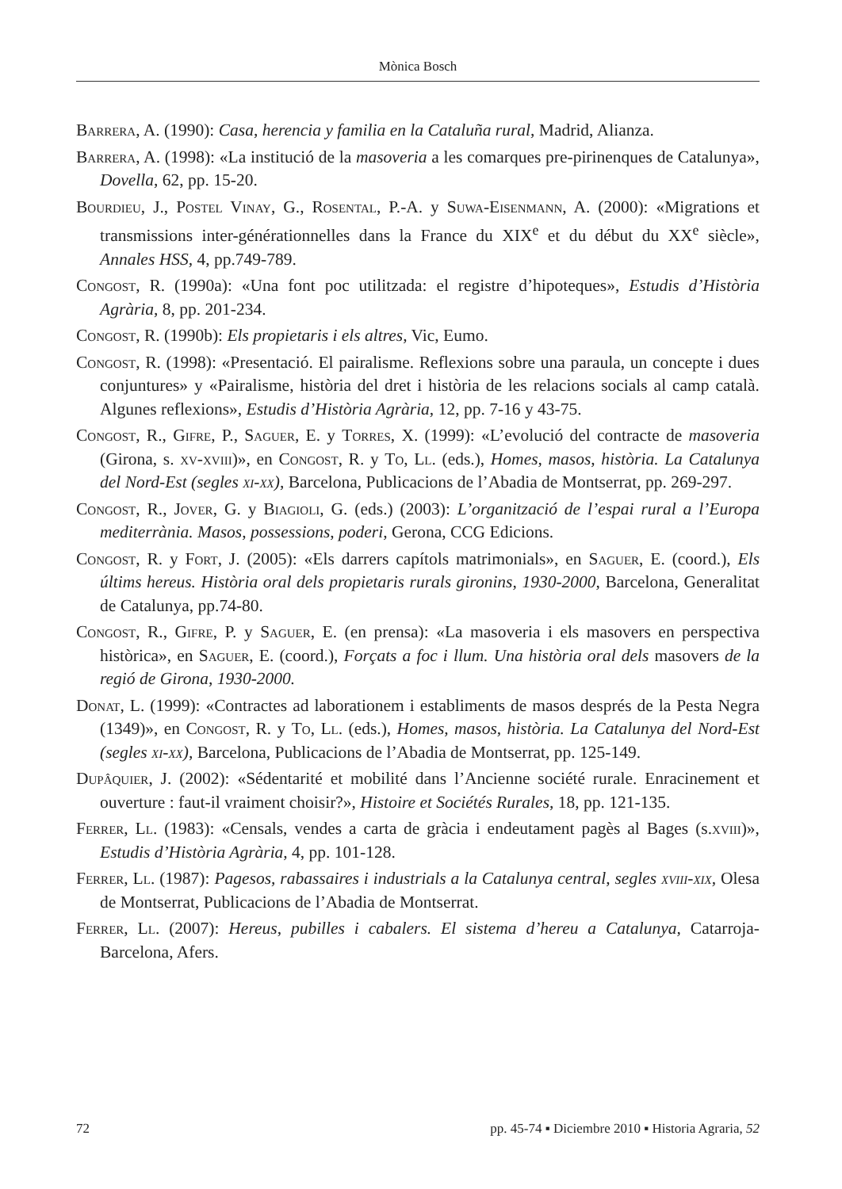Mònica Bosch
Barrera, A. (1990): Casa, herencia y familia en la Cataluña rural, Madrid, Alianza.
Barrera, A. (1998): «La institució de la masoveria a les comarques pre-pirinenques de Catalunya», Dovella, 62, pp. 15-20.
Bourdieu, J., Postel Vinay, G., Rosental, P.-A. y Suwa-Eisenmann, A. (2000): «Migrations et transmissions inter-générationnelles dans la France du XIX<sup>e</sup> et du début du XX<sup>e</sup> siècle», Annales HSS, 4, pp.749-789.
Congost, R. (1990a): «Una font poc utilitzada: el registre d’hipoteques», Estudis d’Història Agrària, 8, pp. 201-234.
Congost, R. (1990b): Els propietaris i els altres, Vic, Eumo.
Congost, R. (1998): «Presentació. El pairalisme. Reflexions sobre una paraula, un concepte i dues conjuntures» y «Pairalisme, història del dret i història de les relacions socials al camp català. Algunes reflexions», Estudis d’Història Agrària, 12, pp. 7-16 y 43-75.
Congost, R., Gifre, P., Saguer, E. y Torres, X. (1999): «L’evolució del contracte de masoveria (Girona, s. xv-xviii)», en Congost, R. y To, Ll. (eds.), Homes, masos, història. La Catalunya del Nord-Est (segles xi-xx), Barcelona, Publicacions de l’Abadia de Montserrat, pp. 269-297.
Congost, R., Jover, G. y Biagioli, G. (eds.) (2003): L’organització de l’espai rural a l’Europa mediterrània. Masos, possessions, poderi, Gerona, CCG Edicions.
Congost, R. y Fort, J. (2005): «Els darrers capítols matrimonials», en Saguer, E. (coord.), Els últims hereus. Història oral dels propietaris rurals gironins, 1930-2000, Barcelona, Generalitat de Catalunya, pp.74-80.
Congost, R., Gifre, P. y Saguer, E. (en prensa): «La masoveria i els masovers en perspectiva històrica», en Saguer, E. (coord.), Forçats a foc i llum. Una història oral dels masovers de la regió de Girona, 1930-2000.
Donat, L. (1999): «Contractes ad laborationem i establiments de masos després de la Pesta Negra (1349)», en Congost, R. y To, Ll. (eds.), Homes, masos, història. La Catalunya del Nord-Est (segles xi-xx), Barcelona, Publicacions de l’Abadia de Montserrat, pp. 125-149.
Dupâquier, J. (2002): «Sédentarité et mobilité dans l’Ancienne société rurale. Enracinement et ouverture : faut-il vraiment choisir?», Histoire et Sociétés Rurales, 18, pp. 121-135.
Ferrer, Ll. (1983): «Censals, vendes a carta de gràcia i endeutament pagès al Bages (s.xviii)», Estudis d’Història Agrària, 4, pp. 101-128.
Ferrer, Ll. (1987): Pagesos, rabassaires i industrials a la Catalunya central, segles xviii-xix, Olesa de Montserrat, Publicacions de l’Abadia de Montserrat.
Ferrer, Ll. (2007): Hereus, pubilles i cabalers. El sistema d’hereu a Catalunya, Catarroja-Barcelona, Afers.
72 pp. 45-74 ▪ Diciembre 2010 ▪ Historia Agraria, 52